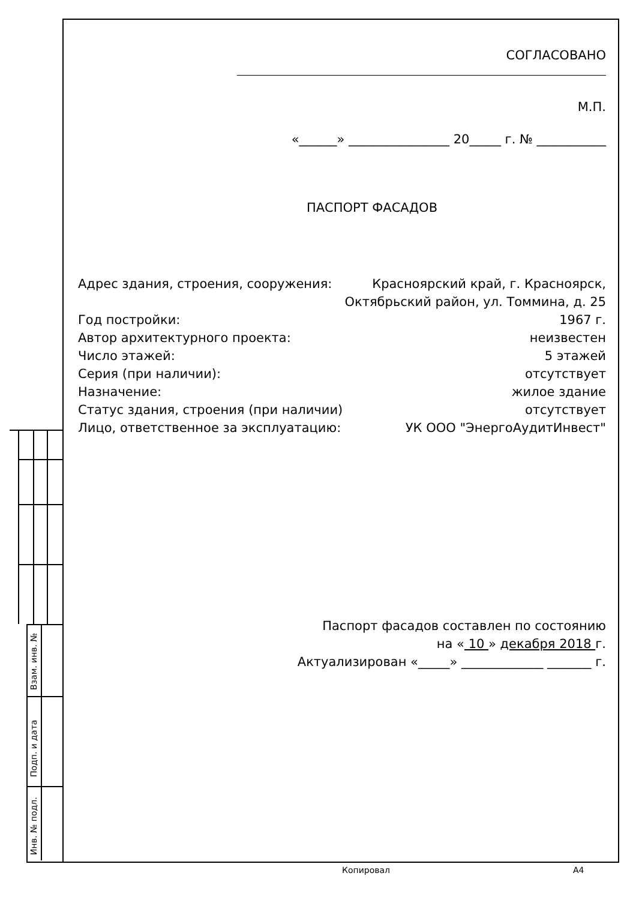Взам. инв. №
Подп. и дата
Инв. № подл.
СОГЛАСОВАНО
М.П.
«______» ________________ 20_____ г. № ___________
ПАСПОРТ ФАСАДОВ
Адрес здания, строения, сооружения: Красноярский край, г. Красноярск,
Октябрьский район, ул. Томмина, д. 25
Год постройки: 1967 г.
Автор архитектурного проекта: неизвестен
Число этажей: 5 этажей
Серия (при наличии): отсутствует
Назначение: жилое здание
Статус здания, строения (при наличии) отсутствует
Лицо, ответственное за эксплуатацию: УК ООО "ЭнергоАудитИнвест"
Паспорт фасадов составлен по состоянию
на « 10 » декабря 2018 г.
Актуализирован «_____» _____________ _______ г.
Копировал А4